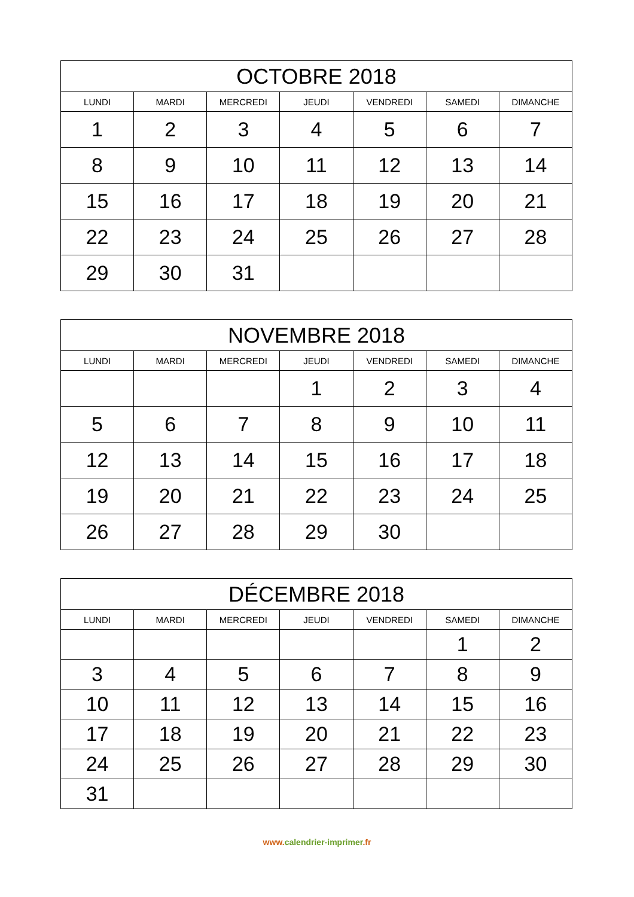| OCTOBRE 2018 | | | | | | |
| --- | --- | --- | --- | --- | --- | --- |
| LUNDI | MARDI | MERCREDI | JEUDI | VENDREDI | SAMEDI | DIMANCHE |
| 1 | 2 | 3 | 4 | 5 | 6 | 7 |
| 8 | 9 | 10 | 11 | 12 | 13 | 14 |
| 15 | 16 | 17 | 18 | 19 | 20 | 21 |
| 22 | 23 | 24 | 25 | 26 | 27 | 28 |
| 29 | 30 | 31 | | | | |
| NOVEMBRE 2018 | | | | | | |
| --- | --- | --- | --- | --- | --- | --- |
| LUNDI | MARDI | MERCREDI | JEUDI | VENDREDI | SAMEDI | DIMANCHE |
| | | | 1 | 2 | 3 | 4 |
| 5 | 6 | 7 | 8 | 9 | 10 | 11 |
| 12 | 13 | 14 | 15 | 16 | 17 | 18 |
| 19 | 20 | 21 | 22 | 23 | 24 | 25 |
| 26 | 27 | 28 | 29 | 30 | | |
| DÉCEMBRE 2018 | | | | | | |
| --- | --- | --- | --- | --- | --- | --- |
| LUNDI | MARDI | MERCREDI | JEUDI | VENDREDI | SAMEDI | DIMANCHE |
| | | | | | 1 | 2 |
| 3 | 4 | 5 | 6 | 7 | 8 | 9 |
| 10 | 11 | 12 | 13 | 14 | 15 | 16 |
| 17 | 18 | 19 | 20 | 21 | 22 | 23 |
| 24 | 25 | 26 | 27 | 28 | 29 | 30 |
| 31 | | | | | | |
www.calendrier-imprimer.fr